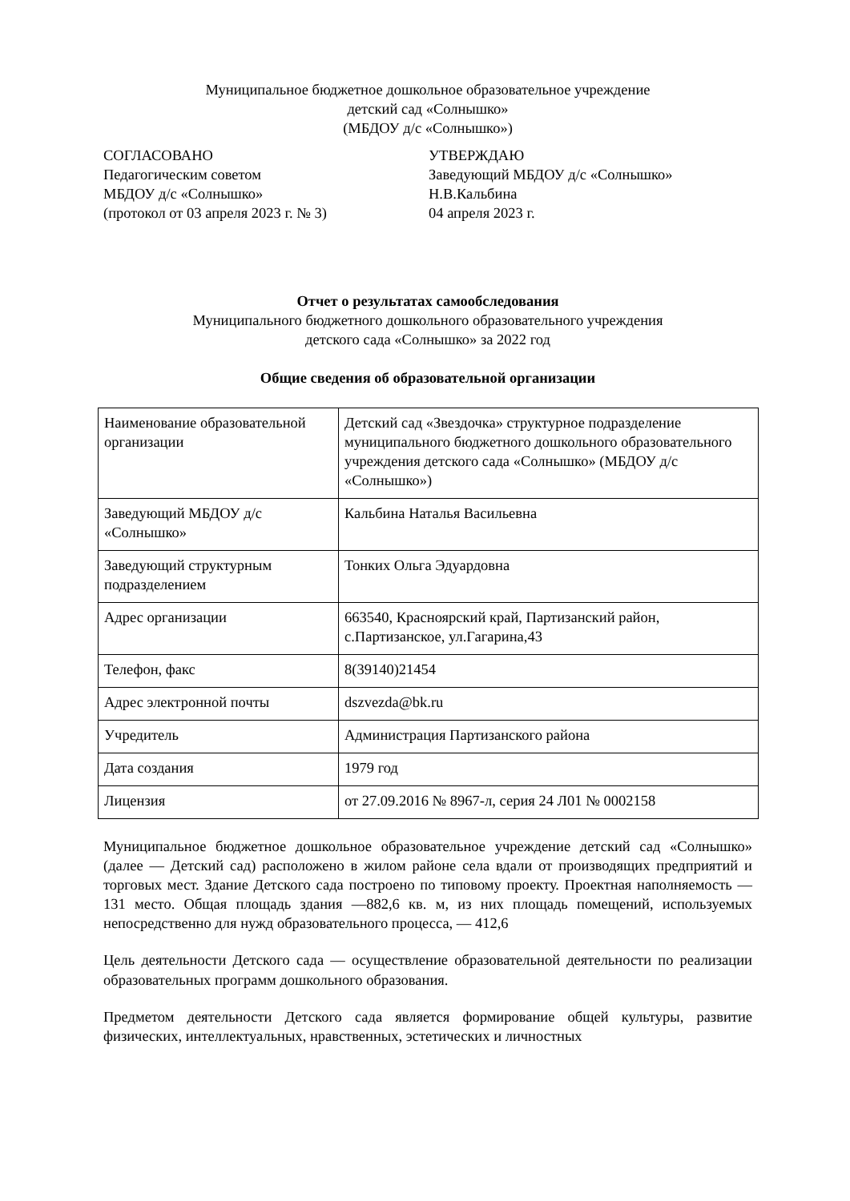Муниципальное бюджетное дошкольное образовательное учреждение
детский сад «Солнышко»
(МБДОУ д/с «Солнышко»)
СОГЛАСОВАНО
Педагогическим советом
МБДОУ д/с «Солнышко»
(протокол от 03 апреля 2023 г. № 3)
УТВЕРЖДАЮ
Заведующий МБДОУ д/с «Солнышко»
Н.В.Кальбина
04 апреля 2023 г.
Отчет о результатах самообследования
Муниципального бюджетного дошкольного образовательного учреждения
детского сада «Солнышко» за 2022 год
Общие сведения об образовательной организации
| Наименование образовательной организации | Детский сад «Звездочка» структурное подразделение муниципального бюджетного дошкольного образовательного учреждения детского сада «Солнышко» (МБДОУ д/с «Солнышко») |
| Заведующий МБДОУ д/с «Солнышко» | Кальбина Наталья Васильевна |
| Заведующий структурным подразделением | Тонких Ольга Эдуардовна |
| Адрес организации | 663540, Красноярский край, Партизанский район, с.Партизанское, ул.Гагарина,43 |
| Телефон, факс | 8(39140)21454 |
| Адрес электронной почты | dszvezda@bk.ru |
| Учредитель | Администрация Партизанского района |
| Дата создания | 1979 год |
| Лицензия | от 27.09.2016 № 8967-л, серия 24 Л01 № 0002158 |
Муниципальное бюджетное дошкольное образовательное учреждение детский сад «Солнышко» (далее — Детский сад) расположено в жилом районе села вдали от производящих предприятий и торговых мест. Здание Детского сада построено по типовому проекту. Проектная наполняемость — 131 место. Общая площадь здания —882,6 кв. м, из них площадь помещений, используемых непосредственно для нужд образовательного процесса, — 412,6
Цель деятельности Детского сада — осуществление образовательной деятельности по реализации образовательных программ дошкольного образования.
Предметом деятельности Детского сада является формирование общей культуры, развитие физических, интеллектуальных, нравственных, эстетических и личностных